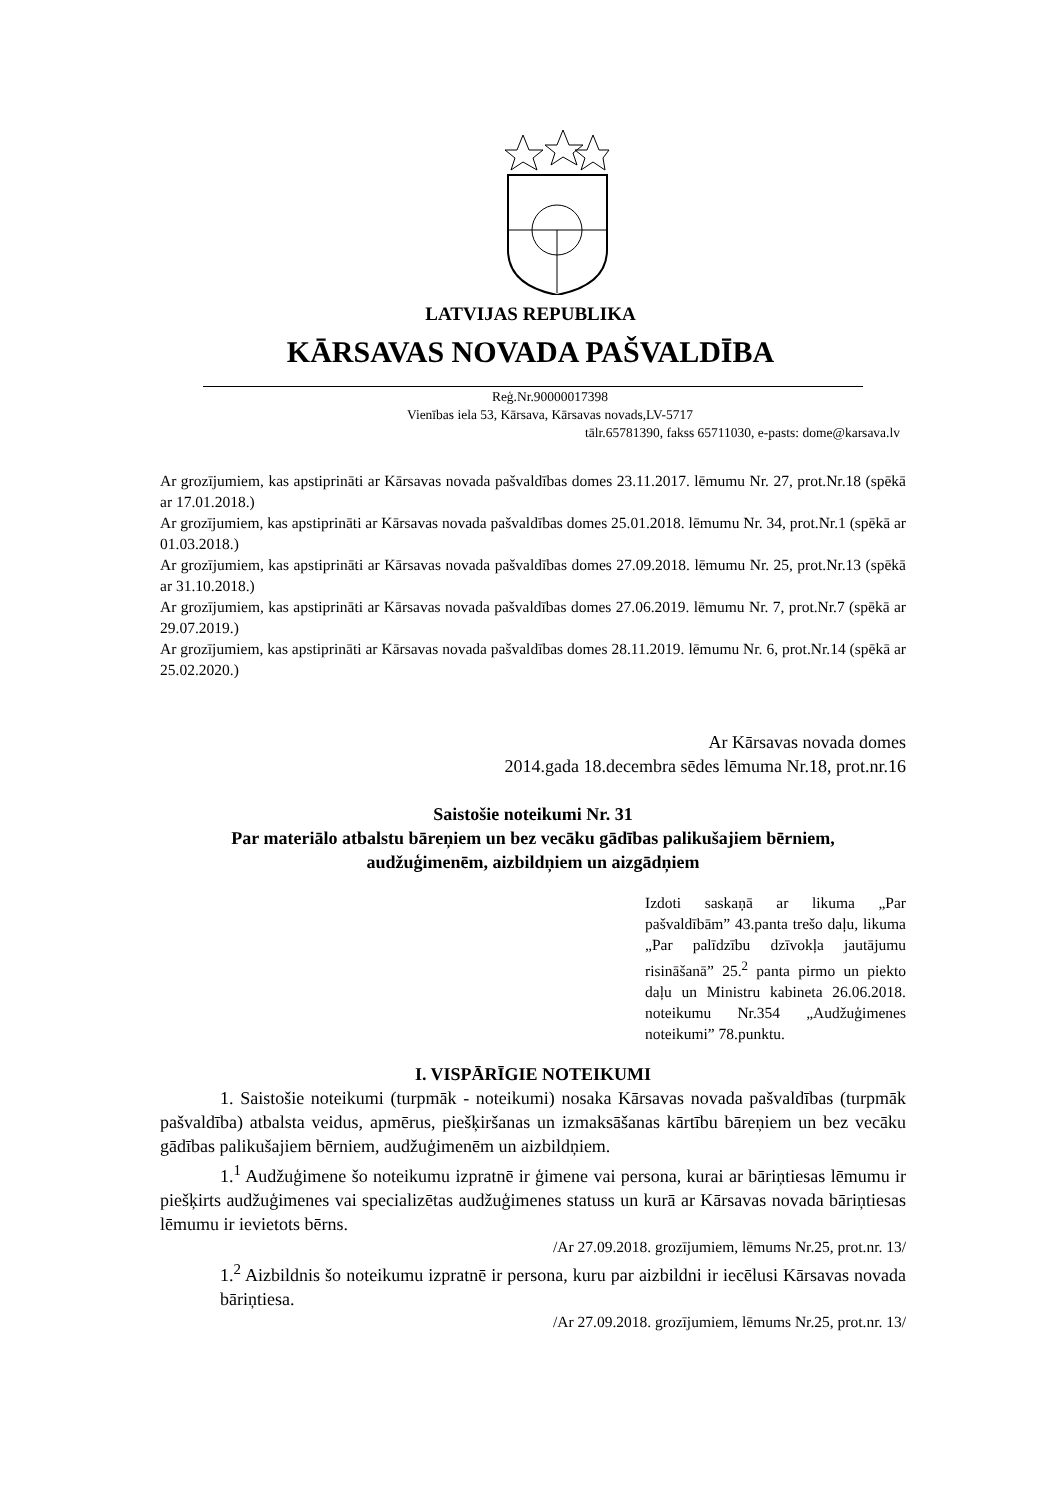LATVIJAS REPUBLIKA
KĀRSAVAS NOVADA PAŠVALDĪBA
Reģ.Nr.90000017398
Vienības iela 53, Kārsava, Kārsavas novads,LV-5717
tālr.65781390, fakss 65711030, e-pasts: dome@karsava.lv
Ar grozījumiem, kas apstiprināti ar Kārsavas novada pašvaldības domes 23.11.2017. lēmumu Nr. 27, prot.Nr.18 (spēkā ar 17.01.2018.)
Ar grozījumiem, kas apstiprināti ar Kārsavas novada pašvaldības domes 25.01.2018. lēmumu Nr. 34, prot.Nr.1 (spēkā ar 01.03.2018.)
Ar grozījumiem, kas apstiprināti ar Kārsavas novada pašvaldības domes 27.09.2018. lēmumu Nr. 25, prot.Nr.13 (spēkā ar 31.10.2018.)
Ar grozījumiem, kas apstiprināti ar Kārsavas novada pašvaldības domes 27.06.2019. lēmumu Nr. 7, prot.Nr.7 (spēkā ar 29.07.2019.)
Ar grozījumiem, kas apstiprināti ar Kārsavas novada pašvaldības domes 28.11.2019. lēmumu Nr. 6, prot.Nr.14 (spēkā ar 25.02.2020.)
Ar Kārsavas novada domes
2014.gada 18.decembra sēdes lēmuma Nr.18, prot.nr.16
Saistošie noteikumi Nr. 31
Par materiālo atbalstu bāreņiem un bez vecāku gādības palikušajiem bērniem,
audžuģimenēm, aizbildņiem un aizgādņiem
Izdoti saskaņā ar likuma „Par pašvaldībām” 43.panta trešo daļu, likuma „Par palīdzību dzīvokļa jautājumu risināšanā” 25.<sup>2</sup> panta pirmo un piekto daļu un Ministru kabineta 26.06.2018. noteikumu Nr.354 „Audžuģimenes noteikumi” 78.punktu.
I. VISPĀRĪGIE NOTEIKUMI
1. Saistošie noteikumi (turpmāk - noteikumi) nosaka Kārsavas novada pašvaldības (turpmāk pašvaldība) atbalsta veidus, apmērus, piešķiršanas un izmaksāšanas kārtību bāreņiem un bez vecāku gādības palikušajiem bērniem, audžuģimenēm un aizbildņiem.
1.<sup>1</sup> Audžuģimene šo noteikumu izpratnē ir ģimene vai persona, kurai ar bāriņtiesas lēmumu ir piešķirts audžuģimenes vai specializētas audžuģimenes statuss un kurā ar Kārsavas novada bāriņtiesas lēmumu ir ievietots bērns.
/Ar 27.09.2018. grozījumiem, lēmums Nr.25, prot.nr. 13/
1.<sup>2</sup> Aizbildnis šo noteikumu izpratnē ir persona, kuru par aizbildni ir iecēlusi Kārsavas novada bāriņtiesa.
/Ar 27.09.2018. grozījumiem, lēmums Nr.25, prot.nr. 13/